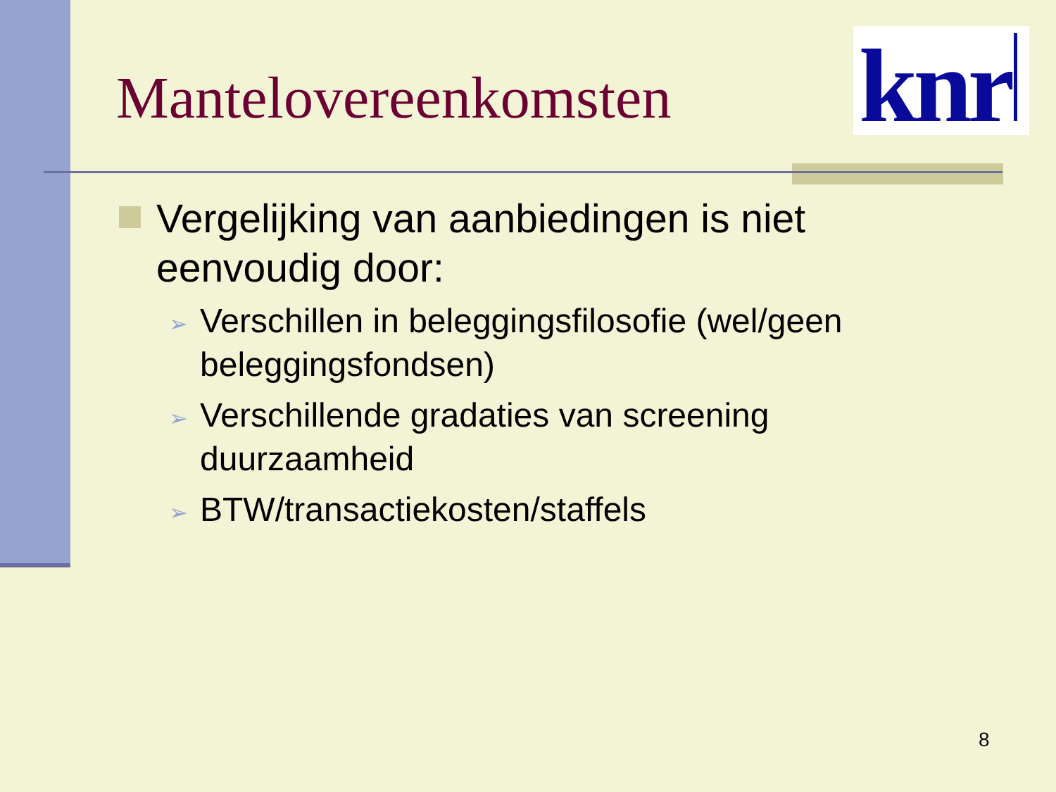knr
Mantelovereenkomsten
Vergelijking van aanbiedingen is niet eenvoudig door:
➢
Verschillen in beleggingsfilosofie (wel/geen beleggingsfondsen)
➢
Verschillende gradaties van screening duurzaamheid
➢
BTW/transactiekosten/staffels
8